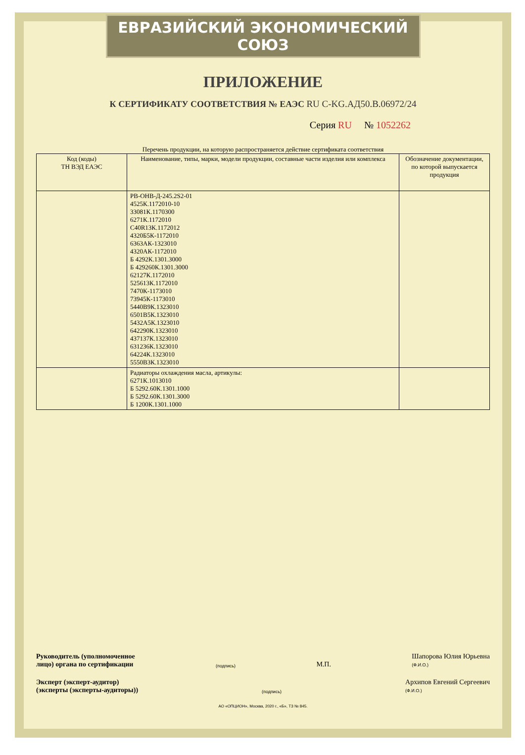ЕВРАЗИЙСКИЙ ЭКОНОМИЧЕСКИЙ СОЮЗ
ПРИЛОЖЕНИЕ
К СЕРТИФИКАТУ СООТВЕТСТВИЯ № ЕАЭС RU C-KG.АД50.В.06972/24
Серия RU № 1052262
Перечень продукции, на которую распространяется действие сертификата соответствия
| Код (коды) ТН ВЭД ЕАЭС | Наименование, типы, марки, модели продукции, составные части изделия или комплекса | Обозначение документации, по которой выпускается продукция |
| --- | --- | --- |
| | РВ-ОНВ-Д-245.2S2-01 4525К.1172010-10 33081К.1170300 6271К.1172010 С40R13К.1172012 4320Б5К-1172010 6363АК-1323010 4320АК-1172010 Б 4292К.1301.3000 Б 429260К.1301.3000 62127К.1172010 525613К.1172010 7470К-1173010 73945К-1173010 5440В9К.1323010 6501В5К.1323010 5432А5К.1323010 642290К.1323010 437137К.1323010 631236К.1323010 64224К.1323010 5550В3К.1323010 | |
| | Радиаторы охлаждения масла, артикулы: 6271К.1013010 Б 5292.60К.1301.1000 Б 5292.60К.1301.3000 Б 1200К.1301.1000 | |
Руководитель (уполномоченное
лицо) органа по сертификации
(подпись)
М.П.
Шапорова Юлия Юрьевна
(Ф.И.О.)
Эксперт (эксперт-аудитор)
(эксперты (эксперты-аудиторы))
(подпись)
Архипов Евгений Сергеевич
(Ф.И.О.)
АО «ОПЦИОН», Москва, 2020 г., «Б», ТЗ № 845.